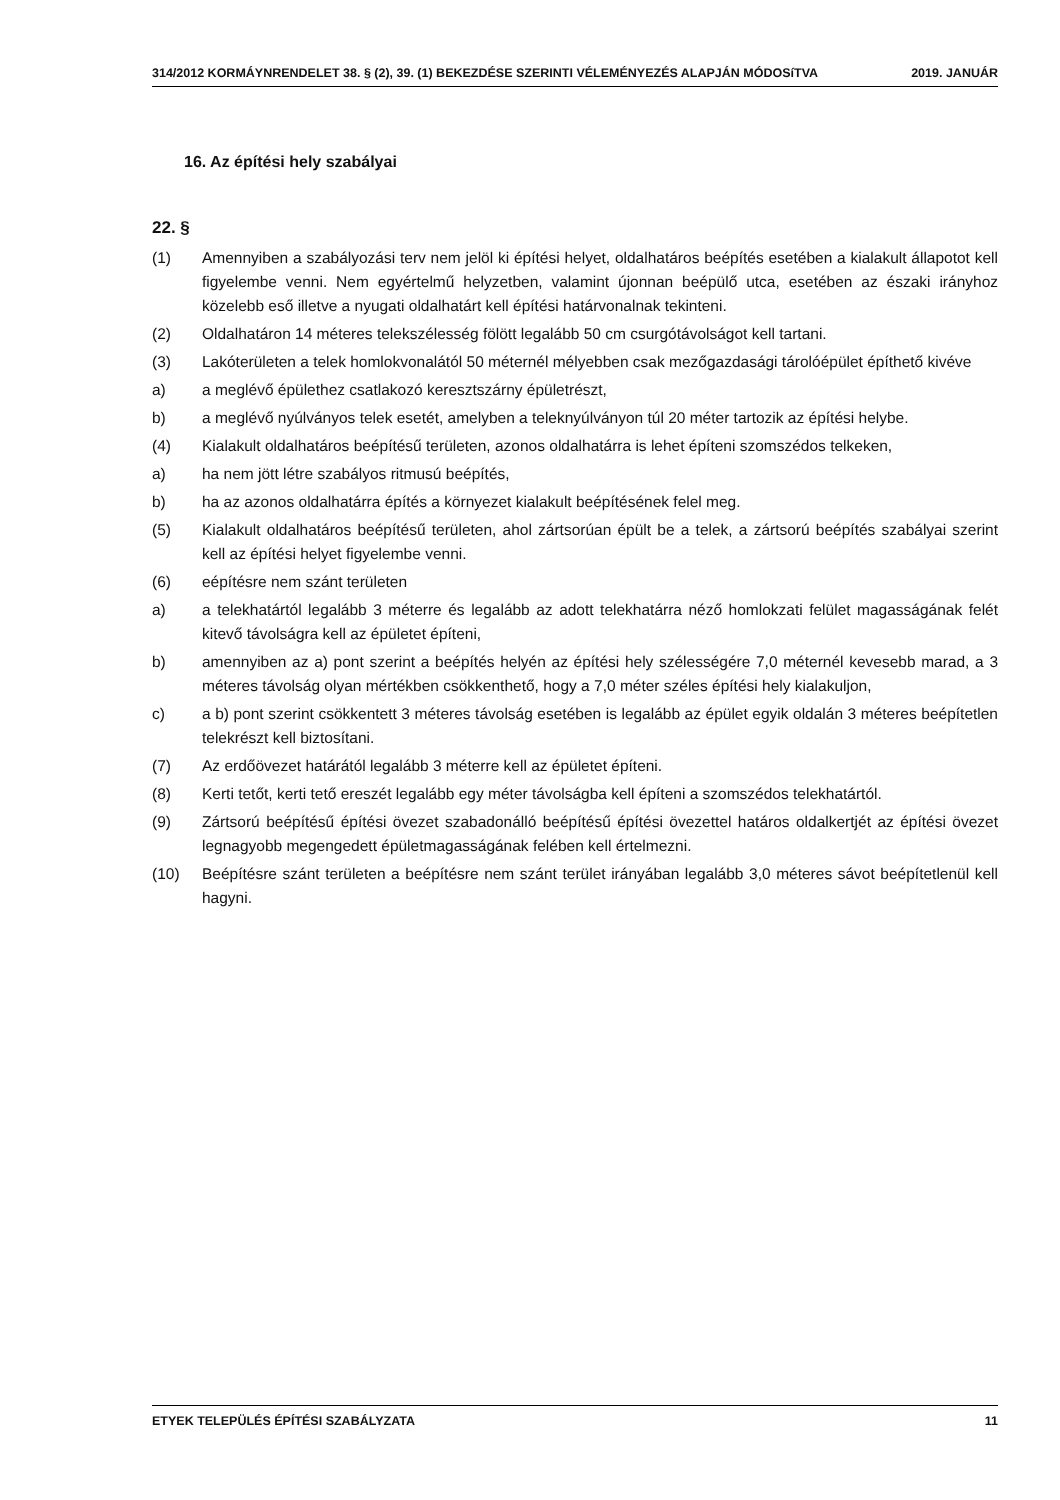314/2012 KORMÁYNRENDELET 38. § (2), 39. (1) BEKEZDÉSE SZERINTI VÉLEMÉNYEZÉS ALAPJÁN MÓDOSíTVA 2019. JANUÁR
16. Az építési hely szabályai
22. §
(1) Amennyiben a szabályozási terv nem jelöl ki építési helyet, oldalhatáros beépítés esetében a kialakult állapotot kell figyelembe venni. Nem egyértelmű helyzetben, valamint újonnan beépülő utca, esetében az északi irányhoz közelebb eső illetve a nyugati oldalhatárt kell építési határvonalnak tekinteni.
(2) Oldalhatáron 14 méteres telekszélesség fölött legalább 50 cm csurgótávolságot kell tartani.
(3) Lakóterületen a telek homlokvonalától 50 méternél mélyebben csak mezőgazdasági tárolóépület építhető kivéve
a) a meglévő épülethez csatlakozó keresztszárny épületrészt,
b) a meglévő nyúlványos telek esetét, amelyben a teleknyúlványon túl 20 méter tartozik az építési helybe.
(4) Kialakult oldalhatáros beépítésű területen, azonos oldalhatárra is lehet építeni szomszédos telkeken,
a) ha nem jött létre szabályos ritmusú beépítés,
b) ha az azonos oldalhatárra építés a környezet kialakult beépítésének felel meg.
(5) Kialakult oldalhatáros beépítésű területen, ahol zártsorúan épült be a telek, a zártsorú beépítés szabályai szerint kell az építési helyet figyelembe venni.
(6) eépítésre nem szánt területen
a) a telekhatártól legalább 3 méterre és legalább az adott telekhatárra néző homlokzati felület magasságának felét kitevő távolságra kell az épületet építeni,
b) amennyiben az a) pont szerint a beépítés helyén az építési hely szélességére 7,0 méternél kevesebb marad, a 3 méteres távolság olyan mértékben csökkenthető, hogy a 7,0 méter széles építési hely kialakuljon,
c) a b) pont szerint csökkentett 3 méteres távolság esetében is legalább az épület egyik oldalán 3 méteres beépítetlen telekrészt kell biztosítani.
(7) Az erdőövezet határától legalább 3 méterre kell az épületet építeni.
(8) Kerti tetőt, kerti tető ereszét legalább egy méter távolságba kell építeni a szomszédos telekhatártól.
(9) Zártsorú beépítésű építési övezet szabadonálló beépítésű építési övezettel határos oldalkertjét az építési övezet legnagyobb megengedett épületmagasságának felében kell értelmezni.
(10) Beépítésre szánt területen a beépítésre nem szánt terület irányában legalább 3,0 méteres sávot beépítetlenül kell hagyni.
ETYEK TELEPÜLÉS ÉPÍTÉSI SZABÁLYZATA 11